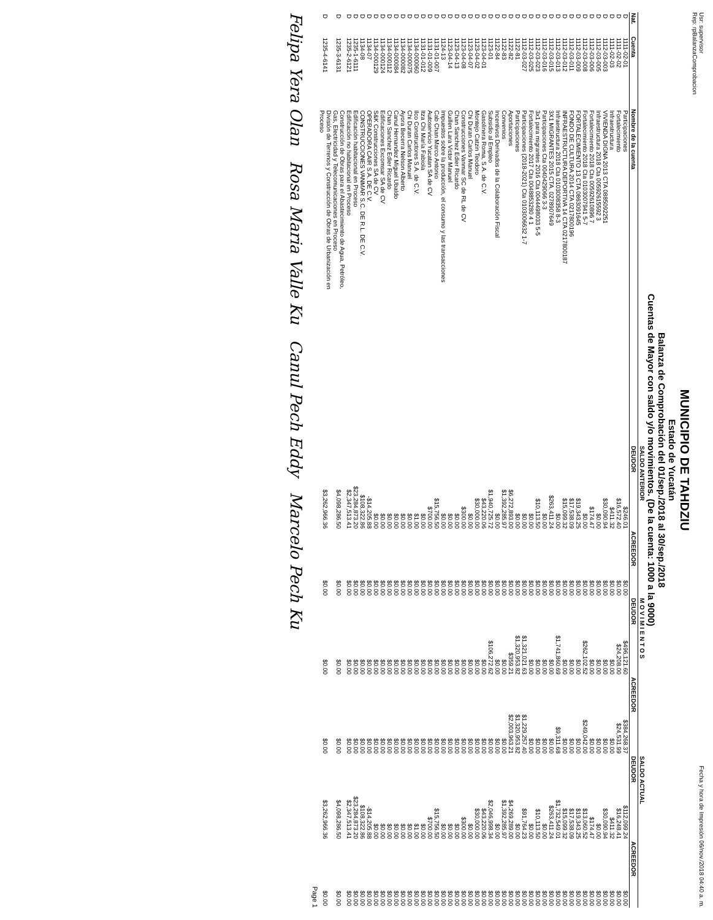Usr: supervisor
Rep: rpBalanzaComprobacion Fecha y hora de Impresión 06/nov./2018 04:40 a. m.
MUNICIPIO DE TAHDZIU
Estado de Yucatán
Balanza de Comprobación del 01/sep./2018 al 30/sep./2018
Cuentas de Mayor con saldo y/o movimientos. (De la cuenta: 1000 a la 9000)
| | | | SALDO ANTERIOR | | M O V I M I E N T O S | | SALDO ACTUAL | |
| --- | --- | --- | --- | --- | --- | --- | --- | --- |
| Nat. | Cuenta | Nombre de la cuenta | DEUDOR | ACREEDOR | DEUDOR | ACREEDOR | DEUDOR | ACREEDOR |
| D | 1111-02-01 | Participaciones | $246.01 | $0.00 | $496,121.60 | $384,268.37 | $112,099.24 | $0.00 |
| D | 1111-02-02 | Fortalecimiento | $16,572.40 | $0.00 | $24,208.00 | $24,531.99 | $16,248.41 | $0.00 |
| D | 1111-02-03 | Infraestructura | $411.32 | $0.00 | $0.00 | $0.00 | $411.32 | $0.00 |
| D | 1112-03-003 | VIVIENDA DIGNA 2013 CTA 0885092251 | $30,090.94 | $0.00 | $0.00 | $0.00 | $30,090.94 | $0.00 |
| D | 1112-03-005 | Infraestructura 2018 Cta 00592615592 3 | $0.00 | $0.00 | $0.00 | $0.00 | $0.00 | $0.00 |
| D | 1112-03-006 | Fortalecimiento 2018 Cta 00592610896 7 | $174.47 | $0.00 | $0.00 | $0.00 | $174.47 | $0.00 |
| D | 1112-03-008 | Fortalecimiento 2018 Cta 0103007941 5-7 | $0.00 | $0.00 | $262,102.52 | $249,042.00 | $13,060.52 | $0.00 |
| D | 1112-03-009 | FORTALECIMIENTO 13 CTA 0863091645 | $19,343.25 | $0.00 | $0.00 | $0.00 | $19,343.25 | $0.00 |
| D | 1112-03-011 | FONDO DE CULTURA 2014 CTA 0217800196 | $17,538.09 | $0.00 | $0.00 | $0.00 | $17,538.09 | $0.00 |
| D | 1112-03-012 | INFRAESTRUCTURA DEPORTIVA 14 CTA 0217800187 | $15,099.32 | $0.00 | $0.00 | $0.00 | $15,099.32 | $0.00 |
| D | 1112-03-013 | Infraestructura 2018 Cta 0103008358 8-3 | $0.00 | $0.00 | $1,741,860.69 | $9,311.68 | $1,732,549.01 | $0.00 |
| D | 1112-03-015 | 3X1 MIGRANTES 2015 CTA. 0278907649 | $263,411.24 | $0.00 | $0.00 | $0.00 | $263,411.24 | $0.00 |
| D | 1112-03-016 | Participaciones Cta 0040429066 3-3 | $0.00 | $0.00 | $0.00 | $0.00 | $0.00 | $0.00 |
| D | 1112-03-023 | 3x1 para migrantes 2016 Cta 0044498033 5-5 | $10,113.50 | $0.00 | $0.00 | $0.00 | $10,113.50 | $0.00 |
| D | 1112-03-025 | Fortalecimiento 2017 Cta 0048853280 4 1 | $0.00 | $0.00 | $0.00 | $0.00 | $0.00 | $0.00 |
| D | 1112-03-027 | Participaciones (2018-2021) Cta 0103006632 1-7 | $0.00 | $0.00 | $1,321,021.63 | $1,229,257.40 | $91,764.23 | $0.00 |
| D | 1122-81 | Participaciones | $0.00 | $0.00 | $1,320,953.82 | $1,320,953.82 | $0.00 | $0.00 |
| D | 1122-82 | Aportaciones | $6,272,893.00 | $0.00 | $359.21 | $2,003,963.21 | $4,269,289.00 | $0.00 |
| D | 1122-83 | Convenios | $1,392,285.97 | $0.00 | $0.00 | $0.00 | $1,392,285.97 | $0.00 |
| D | 1122-84 | Incentivos Derivados de la Colaboración Fiscal | $0.00 | $0.00 | $0.00 | $0.00 | $0.00 | $0.00 |
| D | 1123-01 | Subsidio al Empleo | $1,940,725.72 | $0.00 | $106,272.62 | $0.00 | $2,046,998.34 | $0.00 |
| D | 1123-04-01 | Gasolinera Roma, S.A. de C.V. | $43,220.06 | $0.00 | $0.00 | $0.00 | $43,220.06 | $0.00 |
| D | 1123-04-02 | Montejo Catzin Teodoro | $30,000.00 | $0.00 | $0.00 | $0.00 | $30,000.00 | $0.00 |
| D | 1123-04-07 | Chi Duran Carlos Manuel | $0.00 | $0.00 | $0.00 | $0.00 | $0.00 | $0.00 |
| D | 1123-04-08 | Construcciones Vanmar SC de RL de CV | $300.00 | $0.00 | $0.00 | $0.00 | $300.00 | $0.00 |
| D | 1123-04-13 | Chan Sanchez Edier Ricardo | $0.00 | $0.00 | $0.00 | $0.00 | $0.00 | $0.00 |
| D | 1123-04-14 | Guillen Lara Victor Manuel | $0.00 | $0.00 | $0.00 | $0.00 | $0.00 | $0.00 |
| D | 1124-13 | Impuestos sobre la producción, el consumo y las transacciones | $0.00 | $0.00 | $0.00 | $0.00 | $0.00 | $0.00 |
| D | 1131-01-007 | Cab Chan Marco Antonio | $15,756.50 | $0.00 | $0.00 | $0.00 | $15,756.50 | $0.00 |
| D | 1131-01-009 | Autoservicio Yucatan SA de CV | $700.00 | $0.00 | $0.00 | $0.00 | $700.00 | $0.00 |
| D | 1131-01-012 | Itza Chi María Fabiola | $0.00 | $0.00 | $0.00 | $0.00 | $0.00 | $0.00 |
| D | 1134-000060 | Ilco Constructores S.A. de C.V. | $1.00 | $0.00 | $0.00 | $0.00 | $1.00 | $0.00 |
| D | 1134-000075 | Chi Duran Carlos Manuel | $0.00 | $0.00 | $0.00 | $0.00 | $0.00 | $0.00 |
| D | 1134-000082 | Ayora Becerra Nelson Alberto | $0.00 | $0.00 | $0.00 | $0.00 | $0.00 | $0.00 |
| D | 1134-000084 | Canul Hernandez Miguel Ubaldo | $0.00 | $0.00 | $0.00 | $0.00 | $0.00 | $0.00 |
| D | 1134-000112 | Chan Sanchez Edier Ricardo | $0.00 | $0.00 | $0.00 | $0.00 | $0.00 | $0.00 |
| D | 1134-000124 | Edificaciones Excomsar SA de CV | $0.00 | $0.00 | $0.00 | $0.00 | $0.00 | $0.00 |
| D | 1134-000129 | S&K Construcciones SA de CV | $0.00 | $0.00 | $0.00 | $0.00 | $0.00 | $0.00 |
| D | 1134-07 | OPERADORA CAIR S.A. DE C.V. | -$14,205.88 | $0.00 | $0.00 | $0.00 | -$14,205.88 | $0.00 |
| D | 1134-08 | CONSTRUCCIONES VANMAR S.C. DE R.L. DE C.V. | $108,322.86 | $0.00 | $0.00 | $0.00 | $108,322.86 | $0.00 |
| D | 1235-1-6111 | Edificación habitacional en Proceso | $23,284,873.20 | $0.00 | $0.00 | $0.00 | $23,284,873.20 | $0.00 |
| D | 1235-2-6121 | Edificación no habitacional en Proceso | $2,347,513.41 | $0.00 | $0.00 | $0.00 | $2,347,513.41 | $0.00 |
| D | 1235-3-6131 | Construcción de Obras para el Abastecimiento de Agua, Petróleo, Gas, Electricidad y Telecomunicaciones en Proceso | $4,098,286.50 | $0.00 | $0.00 | $0.00 | $4,098,286.50 | $0.00 |
| D | 1235-4-6141 | División de Terrenos y Construcción de Obras de Urbanización en Proceso | $3,262,966.36 | $0.00 | $0.00 | $0.00 | $3,262,966.36 | $0.00 |
Page 1
Felipa Yera Olan Rosa Maria Valle Ku Canul Pech Eddy Marcelo Pech Ku